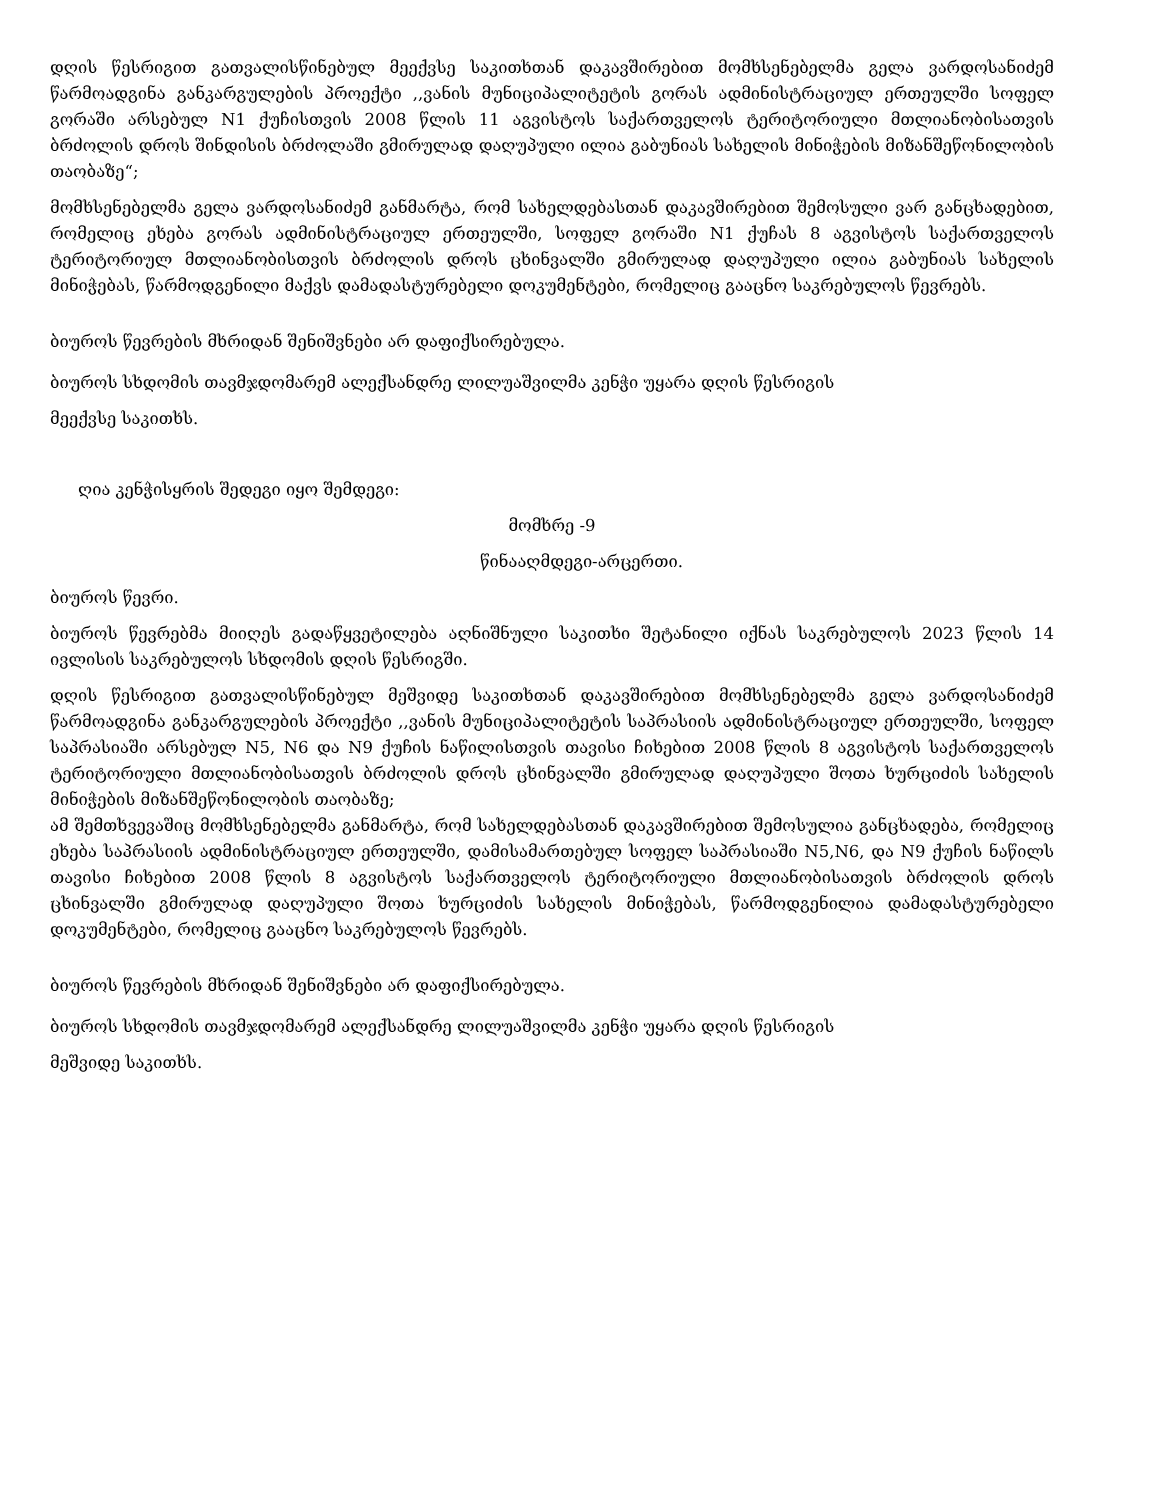დღის წესრიგით გათვალისწინებულ მეექვსე საკითხთან დაკავშირებით მომხსენებელმა გელა ვარდოსანიძემ წარმოადგინა განკარგულების პროექტი ,,ვანის მუნიციპალიტეტის გორას ადმინისტრაციულ ერთეულში სოფელ გორაში არსებულ N1 ქუჩისთვის 2008 წლის 11 აგვისტოს საქართველოს ტერიტორიული მთლიანობისათვის ბრძოლის დროს შინდისის ბრძოლაში გმირულად დაღუპული ილია გაბუნიას სახელის მინიჭების მიზანშეწონილობის თაობაზე“;
მომხსენებელმა გელა ვარდოსანიძემ განმარტა, რომ სახელდებასთან დაკავშირებით შემოსული ვარ განცხადებით, რომელიც ეხება გორას ადმინისტრაციულ ერთეულში, სოფელ გორაში N1 ქუჩას 8 აგვისტოს საქართველოს ტერიტორიულ მთლიანობისთვის ბრძოლის დროს ცხინვალში გმირულად დაღუპული ილია გაბუნიას სახელის მინიჭებას, წარმოდგენილი მაქვს დამადასტურებელი დოკუმენტები, რომელიც გააცნო საკრებულოს წევრებს.
ბიუროს წევრების მხრიდან შენიშვნები არ დაფიქსირებულა.
ბიუროს სხდომის თავმჯდომარემ ალექსანდრე ლილუაშვილმა კენჭი უყარა დღის წესრიგის
მეექვსე საკითხს.
ღია კენჭისყრის შედეგი იყო შემდეგი:
მომხრე -9
წინააღმდეგი-არცერთი.
ბიუროს წევრი.
ბიუროს წევრებმა მიიღეს გადაწყვეტილება აღნიშნული საკითხი შეტანილი იქნას საკრებულოს 2023 წლის 14 ივლისის საკრებულოს სხდომის დღის წესრიგში.
დღის წესრიგით გათვალისწინებულ მეშვიდე საკითხთან დაკავშირებით მომხსენებელმა გელა ვარდოსანიძემ წარმოადგინა განკარგულების პროექტი ,,ვანის მუნიციპალიტეტის საპრასიის ადმინისტრაციულ ერთეულში, სოფელ საპრასიაში არსებულ N5, N6 და N9 ქუჩის ნაწილისთვის თავისი ჩიხებით 2008 წლის 8 აგვისტოს საქართველოს ტერიტორიული მთლიანობისათვის ბრძოლის დროს ცხინვალში გმირულად დაღუპული შოთა ხურციძის სახელის მინიჭების მიზანშეწონილობის თაობაზე;
ამ შემთხვევაშიც მომხსენებელმა განმარტა, რომ სახელდებასთან დაკავშირებით შემოსულია განცხადება, რომელიც ეხება საპრასიის ადმინისტრაციულ ერთეულში, დამისამართებულ სოფელ საპრასიაში N5,N6, და N9 ქუჩის ნაწილს თავისი ჩიხებით 2008 წლის 8 აგვისტოს საქართველოს ტერიტორიული მთლიანობისათვის ბრძოლის დროს ცხინვალში გმირულად დაღუპული შოთა ხურციძის სახელის მინიჭებას, წარმოდგენილია დამადასტურებელი დოკუმენტები, რომელიც გააცნო საკრებულოს წევრებს.
ბიუროს წევრების მხრიდან შენიშვნები არ დაფიქსირებულა.
ბიუროს სხდომის თავმჯდომარემ ალექსანდრე ლილუაშვილმა კენჭი უყარა დღის წესრიგის
მეშვიდე საკითხს.